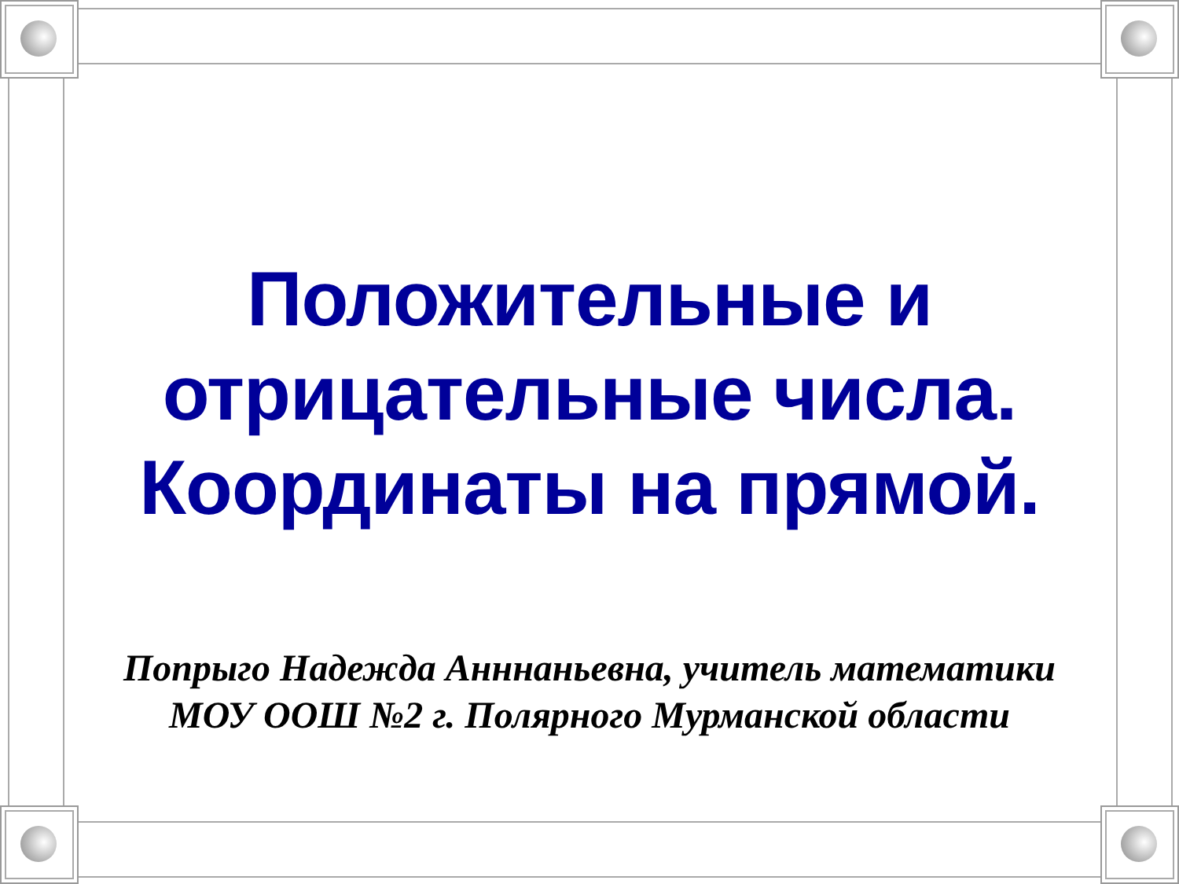Положительные и
отрицательные числа.
Координаты на прямой.
Попрыго Надежда Анннаньевна, учитель математики
МОУ ООШ №2 г. Полярного Мурманской области